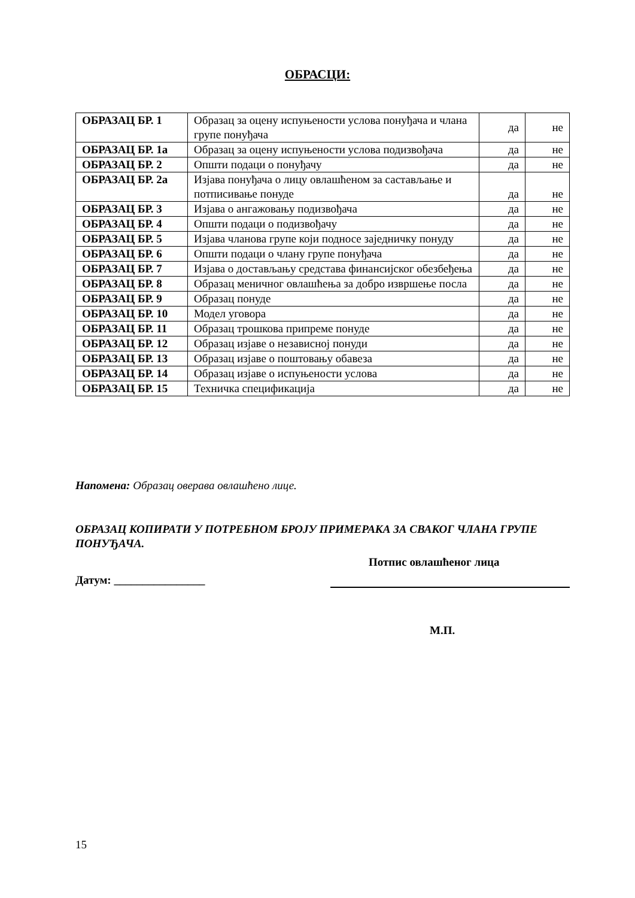ОБРАСЦИ:
| ОБРАЗАЦ БР. 1 | Образац за оцену испуњености услова понуђача и члана групе понуђача | да | не |
| ОБРАЗАЦ БР. 1а | Образац за оцену испуњености услова подизвођача | да | не |
| ОБРАЗАЦ БР. 2 | Општи подаци о понуђачу | да | не |
| ОБРАЗАЦ БР. 2а | Изјава понуђача о лицу овлашћеном за састављање и потписивање понуде | да | не |
| ОБРАЗАЦ БР. 3 | Изјава о ангажовању подизвођача | да | не |
| ОБРАЗАЦ БР. 4 | Општи подаци о подизвођачу | да | не |
| ОБРАЗАЦ БР. 5 | Изјава чланова групе који подносе заједничку понуду | да | не |
| ОБРАЗАЦ БР. 6 | Општи подаци о члану групе понуђача | да | не |
| ОБРАЗАЦ БР. 7 | Изјава о достављању средстава финансијског обезбеђења | да | не |
| ОБРАЗАЦ БР. 8 | Образац меничног овлашћења за добро извршење посла | да | не |
| ОБРАЗАЦ БР. 9 | Образац понуде | да | не |
| ОБРАЗАЦ БР. 10 | Модел уговора | да | не |
| ОБРАЗАЦ БР. 11 | Образац трошкова припреме понуде | да | не |
| ОБРАЗАЦ БР. 12 | Образац изјаве о независној понуди | да | не |
| ОБРАЗАЦ БР. 13 | Образац изјаве о поштовању обавеза | да | не |
| ОБРАЗАЦ БР. 14 | Образац изјаве о испуњености услова | да | не |
| ОБРАЗАЦ БР. 15 | Техничка спецификација | да | не |
Напомена: Образац оверава овлашћено лице.
ОБРАЗАЦ КОПИРАТИ У ПОТРЕБНОМ БРОЈУ ПРИМЕРАКА ЗА СВАКОГ ЧЛАНА ГРУПЕ ПОНУЂАЧА.
Потпис овлашћеног лица
Датум: ________________
М.П.
15